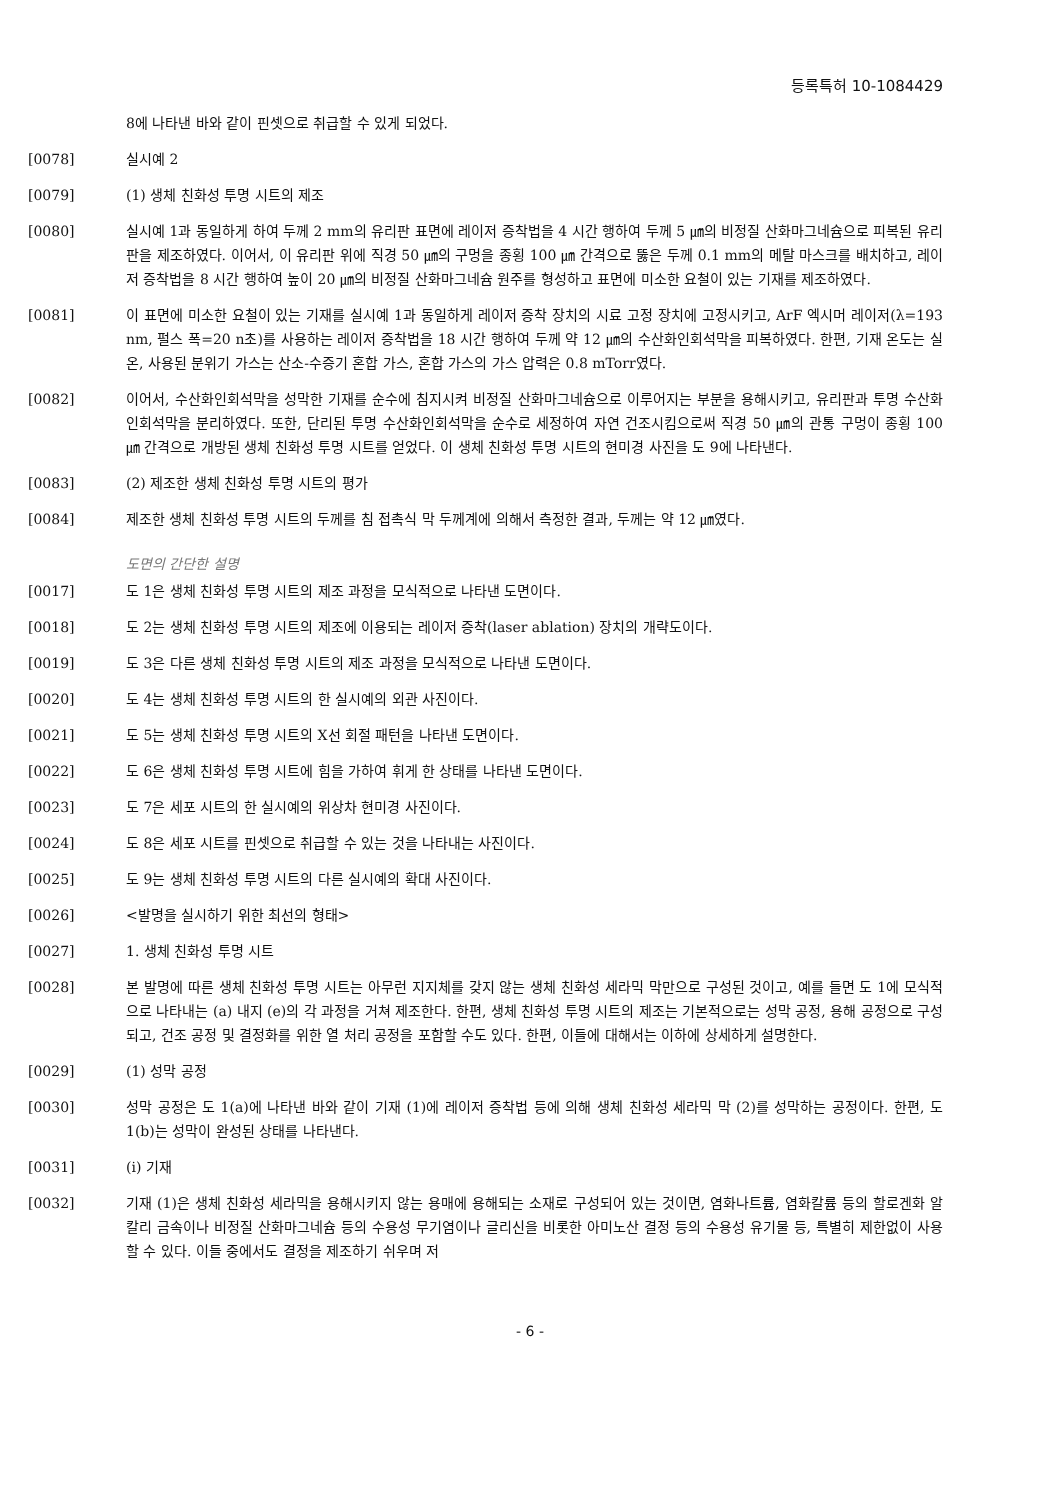등록특허 10-1084429
8에 나타낸 바와 같이 핀셋으로 취급할 수 있게 되었다.
[0078] 실시예 2
[0079] (1) 생체 친화성 투명 시트의 제조
[0080] 실시예 1과 동일하게 하여 두께 2 mm의 유리판 표면에 레이저 증착법을 4 시간 행하여 두께 5 ㎛의 비정질 산화마그네슘으로 피복된 유리판을 제조하였다. 이어서, 이 유리판 위에 직경 50 ㎛의 구멍을 종횡 100 ㎛ 간격으로 뚫은 두께 0.1 mm의 메탈 마스크를 배치하고, 레이저 증착법을 8 시간 행하여 높이 20 ㎛의 비정질 산화마그네슘 원주를 형성하고 표면에 미소한 요철이 있는 기재를 제조하였다.
[0081] 이 표면에 미소한 요철이 있는 기재를 실시예 1과 동일하게 레이저 증착 장치의 시료 고정 장치에 고정시키고, ArF 엑시머 레이저(λ=193 nm, 펄스 폭=20 n초)를 사용하는 레이저 증착법을 18 시간 행하여 두께 약 12 ㎛의 수산화인회석막을 피복하였다. 한편, 기재 온도는 실온, 사용된 분위기 가스는 산소-수증기 혼합 가스, 혼합 가스의 가스 압력은 0.8 mTorr였다.
[0082] 이어서, 수산화인회석막을 성막한 기재를 순수에 침지시켜 비정질 산화마그네슘으로 이루어지는 부분을 용해시키고, 유리판과 투명 수산화인회석막을 분리하였다. 또한, 단리된 투명 수산화인회석막을 순수로 세정하여 자연 건조시킴으로써 직경 50 ㎛의 관통 구멍이 종횡 100 ㎛ 간격으로 개방된 생체 친화성 투명 시트를 얻었다. 이 생체 친화성 투명 시트의 현미경 사진을 도 9에 나타낸다.
[0083] (2) 제조한 생체 친화성 투명 시트의 평가
[0084] 제조한 생체 친화성 투명 시트의 두께를 침 접촉식 막 두께계에 의해서 측정한 결과, 두께는 약 12 ㎛였다.
도면의 간단한 설명
[0017] 도 1은 생체 친화성 투명 시트의 제조 과정을 모식적으로 나타낸 도면이다.
[0018] 도 2는 생체 친화성 투명 시트의 제조에 이용되는 레이저 증착(laser ablation) 장치의 개략도이다.
[0019] 도 3은 다른 생체 친화성 투명 시트의 제조 과정을 모식적으로 나타낸 도면이다.
[0020] 도 4는 생체 친화성 투명 시트의 한 실시예의 외관 사진이다.
[0021] 도 5는 생체 친화성 투명 시트의 X선 회절 패턴을 나타낸 도면이다.
[0022] 도 6은 생체 친화성 투명 시트에 힘을 가하여 휘게 한 상태를 나타낸 도면이다.
[0023] 도 7은 세포 시트의 한 실시예의 위상차 현미경 사진이다.
[0024] 도 8은 세포 시트를 핀셋으로 취급할 수 있는 것을 나타내는 사진이다.
[0025] 도 9는 생체 친화성 투명 시트의 다른 실시예의 확대 사진이다.
[0026] <발명을 실시하기 위한 최선의 형태>
[0027] 1. 생체 친화성 투명 시트
[0028] 본 발명에 따른 생체 친화성 투명 시트는 아무런 지지체를 갖지 않는 생체 친화성 세라믹 막만으로 구성된 것이고, 예를 들면 도 1에 모식적으로 나타내는 (a) 내지 (e)의 각 과정을 거쳐 제조한다. 한편, 생체 친화성 투명 시트의 제조는 기본적으로는 성막 공정, 용해 공정으로 구성되고, 건조 공정 및 결정화를 위한 열 처리 공정을 포함할 수도 있다. 한편, 이들에 대해서는 이하에 상세하게 설명한다.
[0029] (1) 성막 공정
[0030] 성막 공정은 도 1(a)에 나타낸 바와 같이 기재 (1)에 레이저 증착법 등에 의해 생체 친화성 세라믹 막 (2)를 성막하는 공정이다. 한편, 도 1(b)는 성막이 완성된 상태를 나타낸다.
[0031] (i) 기재
[0032] 기재 (1)은 생체 친화성 세라믹을 용해시키지 않는 용매에 용해되는 소재로 구성되어 있는 것이면, 염화나트륨, 염화칼륨 등의 할로겐화 알칼리 금속이나 비정질 산화마그네슘 등의 수용성 무기염이나 글리신을 비롯한 아미노산 결정 등의 수용성 유기물 등, 특별히 제한없이 사용할 수 있다. 이들 중에서도 결정을 제조하기 쉬우며 저
- 6 -